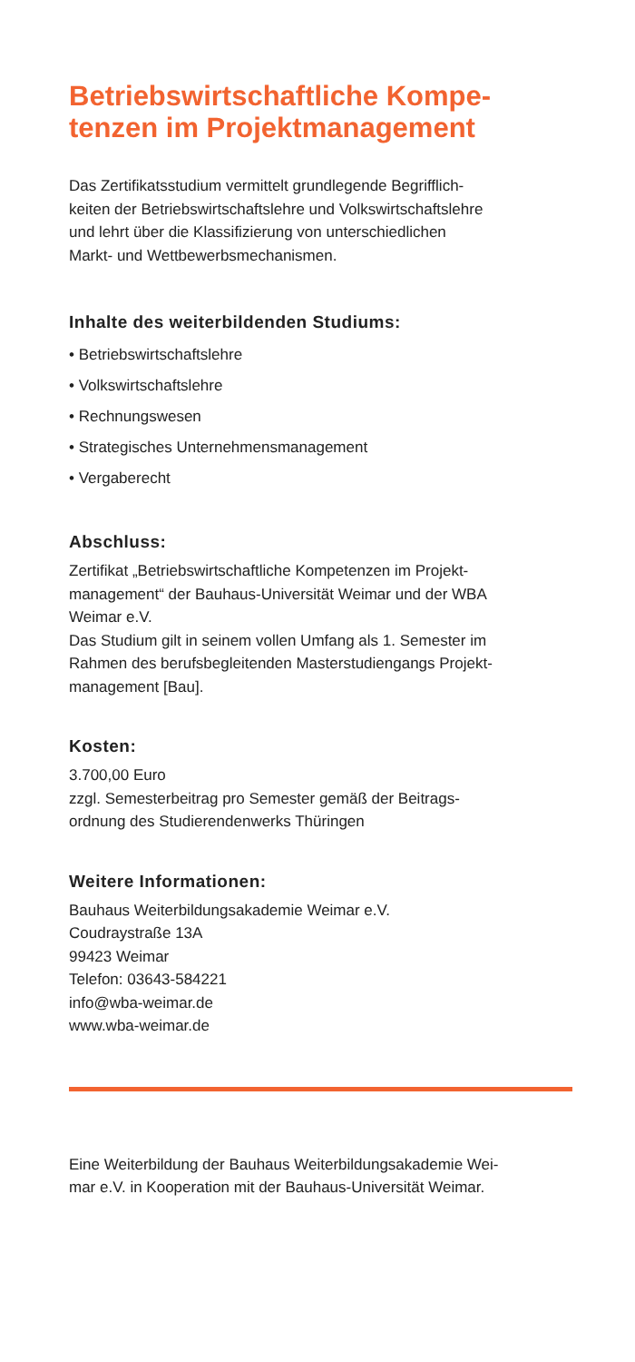Betriebswirtschaftliche Kompe-
tenzen im Projektmanagement
Das Zertifikatsstudium vermittelt grundlegende Begrifflich-
keiten der Betriebswirtschaftslehre und Volkswirtschaftslehre
und lehrt über die Klassifizierung von unterschiedlichen
Markt- und Wettbewerbsmechanismen.
Inhalte des weiterbildenden Studiums:
• Betriebswirtschaftslehre
• Volkswirtschaftslehre
• Rechnungswesen
• Strategisches Unternehmensmanagement
• Vergaberecht
Abschluss:
Zertifikat „Betriebswirtschaftliche Kompetenzen im Projekt-
management“ der Bauhaus-Universität Weimar und der WBA
Weimar e.V.
Das Studium gilt in seinem vollen Umfang als 1. Semester im
Rahmen des berufsbegleitenden Masterstudiengangs Projekt-
management [Bau].
Kosten:
3.700,00 Euro
zzgl. Semesterbeitrag pro Semester gemäß der Beitrags-
ordnung des Studierendenwerks Thüringen
Weitere Informationen:
Bauhaus Weiterbildungsakademie Weimar e.V.
Coudraystraße 13A
99423 Weimar
Telefon: 03643-584221
info@wba-weimar.de
www.wba-weimar.de
Eine Weiterbildung der Bauhaus Weiterbildungsakademie Wei-
mar e.V. in Kooperation mit der Bauhaus-Universität Weimar.